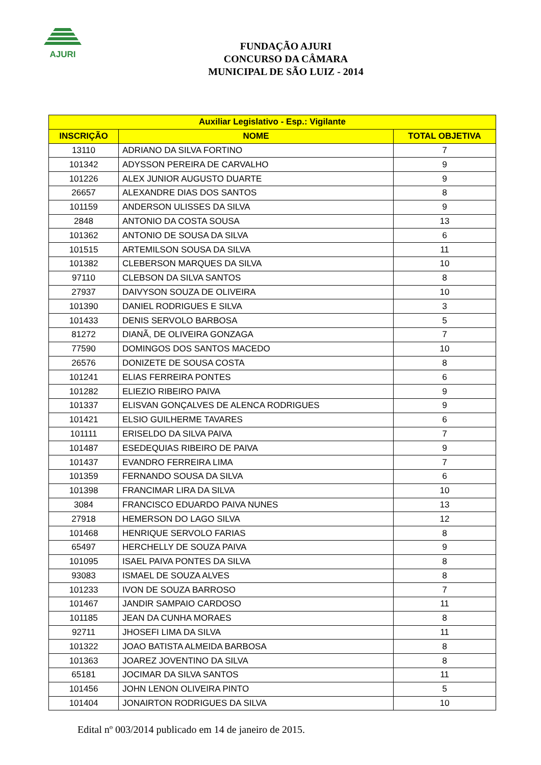AJURI
FUNDAÇÃO AJURI
CONCURSO DA CÂMARA
MUNICIPAL DE SÃO LUIZ - 2014
| Auxiliar Legislativo - Esp.: Vigilante | | |
| --- | --- | --- |
| INSCRIÇÃO | NOME | TOTAL OBJETIVA |
| 13110 | ADRIANO DA SILVA FORTINO | 7 |
| 101342 | ADYSSON PEREIRA DE CARVALHO | 9 |
| 101226 | ALEX JUNIOR AUGUSTO DUARTE | 9 |
| 26657 | ALEXANDRE DIAS DOS SANTOS | 8 |
| 101159 | ANDERSON ULISSES DA SILVA | 9 |
| 2848 | ANTONIO DA COSTA SOUSA | 13 |
| 101362 | ANTONIO DE SOUSA DA SILVA | 6 |
| 101515 | ARTEMILSON SOUSA DA SILVA | 11 |
| 101382 | CLEBERSON MARQUES DA SILVA | 10 |
| 97110 | CLEBSON DA SILVA SANTOS | 8 |
| 27937 | DAIVYSON SOUZA DE OLIVEIRA | 10 |
| 101390 | DANIEL RODRIGUES E SILVA | 3 |
| 101433 | DENIS SERVOLO BARBOSA | 5 |
| 81272 | DIANÃ, DE OLIVEIRA GONZAGA | 7 |
| 77590 | DOMINGOS DOS SANTOS MACEDO | 10 |
| 26576 | DONIZETE DE SOUSA COSTA | 8 |
| 101241 | ELIAS FERREIRA PONTES | 6 |
| 101282 | ELIEZIO RIBEIRO PAIVA | 9 |
| 101337 | ELISVAN GONÇALVES DE ALENCA RODRIGUES | 9 |
| 101421 | ELSIO GUILHERME TAVARES | 6 |
| 101111 | ERISELDO DA SILVA PAIVA | 7 |
| 101487 | ESEDEQUIAS RIBEIRO DE PAIVA | 9 |
| 101437 | EVANDRO FERREIRA LIMA | 7 |
| 101359 | FERNANDO SOUSA DA SILVA | 6 |
| 101398 | FRANCIMAR LIRA DA SILVA | 10 |
| 3084 | FRANCISCO EDUARDO PAIVA NUNES | 13 |
| 27918 | HEMERSON DO LAGO SILVA | 12 |
| 101468 | HENRIQUE SERVOLO FARIAS | 8 |
| 65497 | HERCHELLY DE SOUZA PAIVA | 9 |
| 101095 | ISAEL PAIVA PONTES DA SILVA | 8 |
| 93083 | ISMAEL DE SOUZA ALVES | 8 |
| 101233 | IVON DE SOUZA BARROSO | 7 |
| 101467 | JANDIR SAMPAIO CARDOSO | 11 |
| 101185 | JEAN DA CUNHA MORAES | 8 |
| 92711 | JHOSEFI LIMA DA SILVA | 11 |
| 101322 | JOAO BATISTA ALMEIDA BARBOSA | 8 |
| 101363 | JOAREZ JOVENTINO DA SILVA | 8 |
| 65181 | JOCIMAR DA SILVA SANTOS | 11 |
| 101456 | JOHN LENON OLIVEIRA PINTO | 5 |
| 101404 | JONAIRTON RODRIGUES DA SILVA | 10 |
Edital nº 003/2014 publicado em 14 de janeiro de 2015.